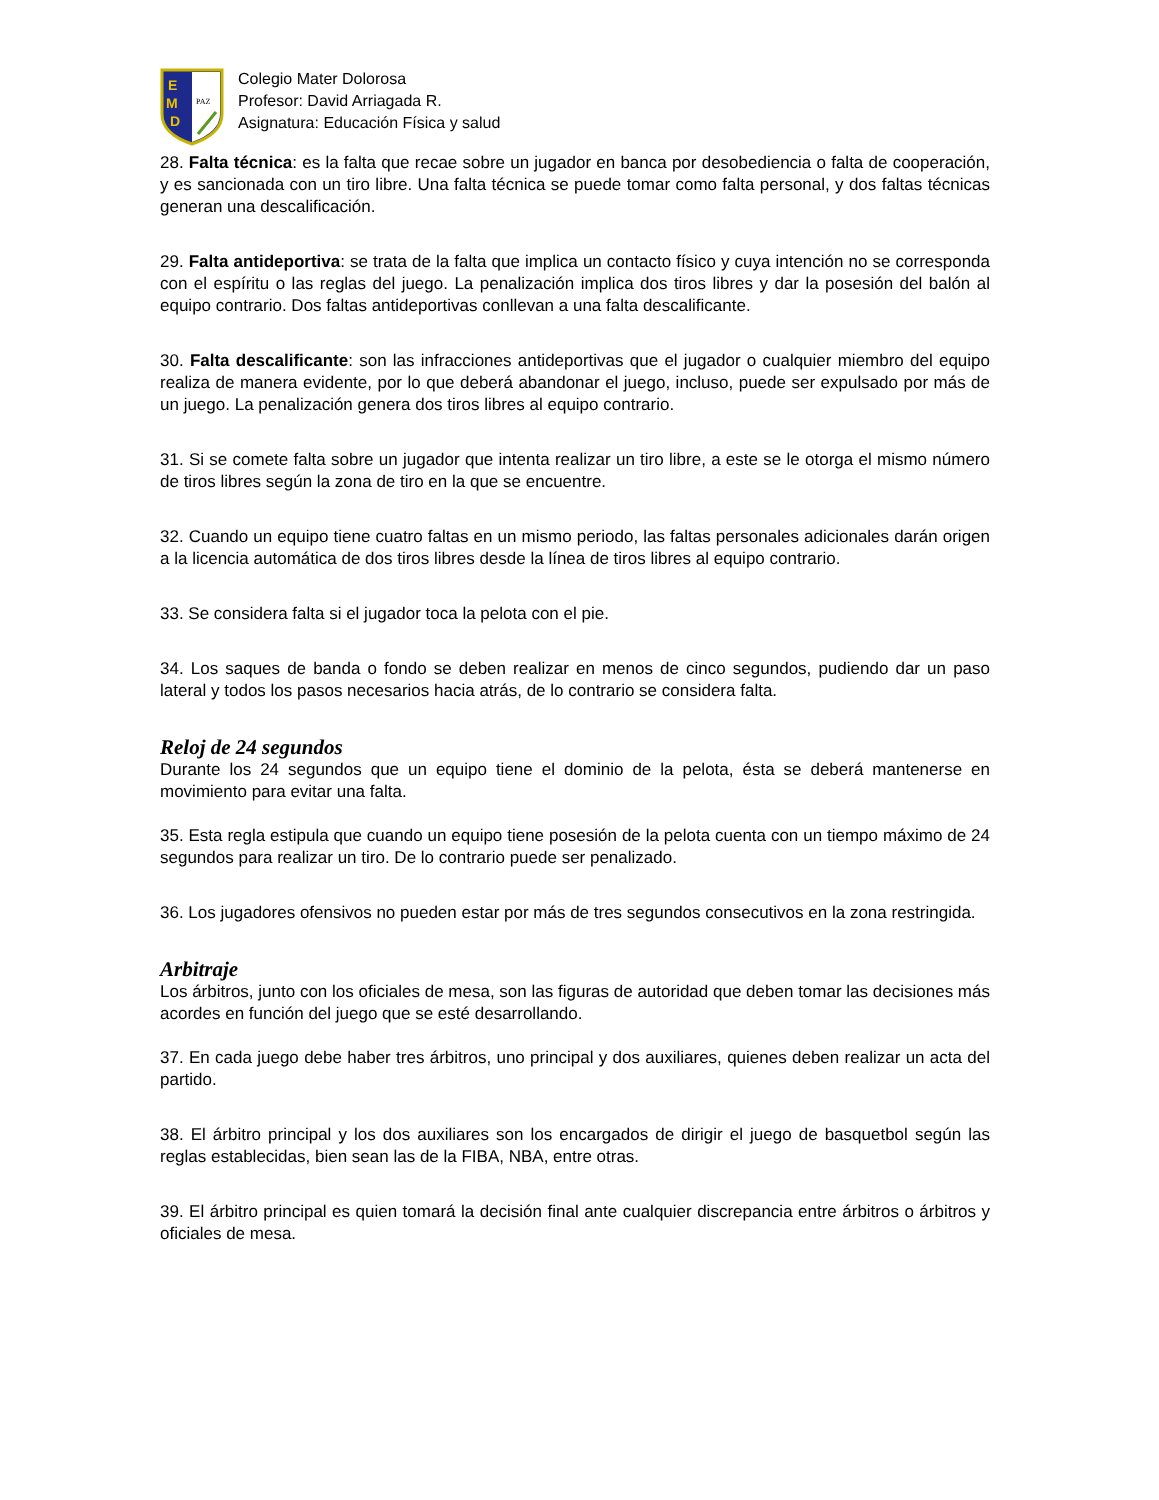E
M
D
PAZ
Colegio Mater Dolorosa
Profesor: David Arriagada R.
Asignatura: Educación Física y salud
28. Falta técnica: es la falta que recae sobre un jugador en banca por desobediencia o falta de cooperación, y es sancionada con un tiro libre. Una falta técnica se puede tomar como falta personal, y dos faltas técnicas generan una descalificación.
29. Falta antideportiva: se trata de la falta que implica un contacto físico y cuya intención no se corresponda con el espíritu o las reglas del juego. La penalización implica dos tiros libres y dar la posesión del balón al equipo contrario. Dos faltas antideportivas conllevan a una falta descalificante.
30. Falta descalificante: son las infracciones antideportivas que el jugador o cualquier miembro del equipo realiza de manera evidente, por lo que deberá abandonar el juego, incluso, puede ser expulsado por más de un juego. La penalización genera dos tiros libres al equipo contrario.
31. Si se comete falta sobre un jugador que intenta realizar un tiro libre, a este se le otorga el mismo número de tiros libres según la zona de tiro en la que se encuentre.
32. Cuando un equipo tiene cuatro faltas en un mismo periodo, las faltas personales adicionales darán origen a la licencia automática de dos tiros libres desde la línea de tiros libres al equipo contrario.
33. Se considera falta si el jugador toca la pelota con el pie.
34. Los saques de banda o fondo se deben realizar en menos de cinco segundos, pudiendo dar un paso lateral y todos los pasos necesarios hacia atrás, de lo contrario se considera falta.
Reloj de 24 segundos
Durante los 24 segundos que un equipo tiene el dominio de la pelota, ésta se deberá mantenerse en movimiento para evitar una falta.
35. Esta regla estipula que cuando un equipo tiene posesión de la pelota cuenta con un tiempo máximo de 24 segundos para realizar un tiro. De lo contrario puede ser penalizado.
36. Los jugadores ofensivos no pueden estar por más de tres segundos consecutivos en la zona restringida.
Arbitraje
Los árbitros, junto con los oficiales de mesa, son las figuras de autoridad que deben tomar las decisiones más acordes en función del juego que se esté desarrollando.
37. En cada juego debe haber tres árbitros, uno principal y dos auxiliares, quienes deben realizar un acta del partido.
38. El árbitro principal y los dos auxiliares son los encargados de dirigir el juego de basquetbol según las reglas establecidas, bien sean las de la FIBA, NBA, entre otras.
39. El árbitro principal es quien tomará la decisión final ante cualquier discrepancia entre árbitros o árbitros y oficiales de mesa.